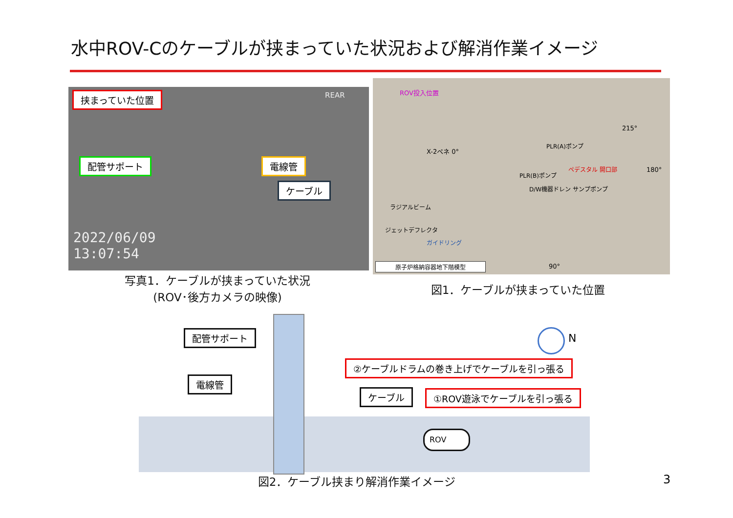水中ROV-Cのケーブルが挟まっていた状況および解消作業イメージ
挟まっていた位置
配管サポート 電線管
ケーブル
REAR
2022/06/09
13:07:54
写真1．ケーブルが挟まっていた状況
(ROV･後方カメラの映像)
ROV投入位置
X-2ペネ 0°
215°
180°
90°
PLR(A)ポンプ
PLR(B)ポンプ
ペデスタル 開口部
D/W機器ドレン サンプポンプ
ラジアルビーム
ジェットデフレクタ
ガイドリング
原子炉格納容器地下階模型
図1．ケーブルが挟まっていた位置
配管サポート
電線管
ケーブル
②ケーブルドラムの巻き上げでケーブルを引っ張る
①ROV遊泳でケーブルを引っ張る
ROV
N
図2．ケーブル挟まり解消作業イメージ 3